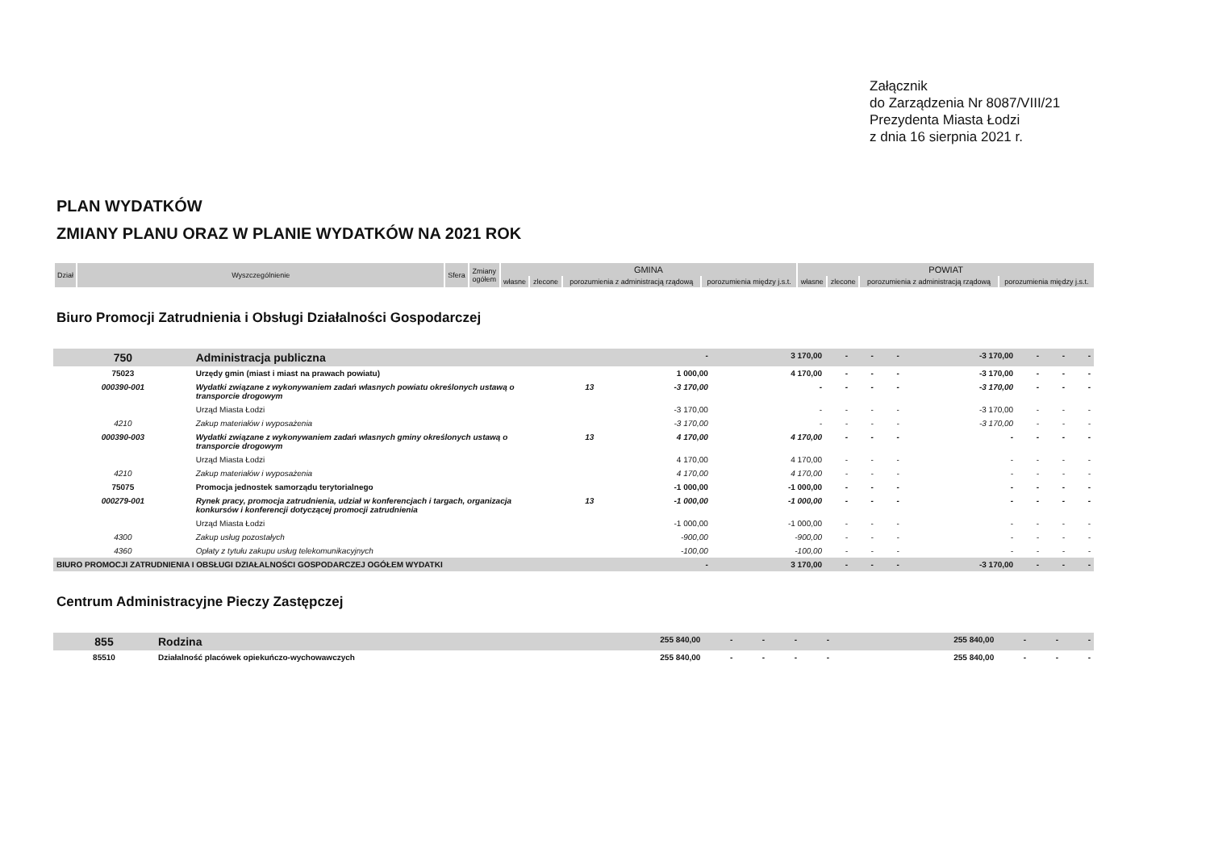Załącznik
do Zarządzenia Nr 8087/VIII/21
Prezydenta Miasta Łodzi
z dnia 16 sierpnia 2021 r.
PLAN WYDATKÓW
ZMIANY PLANU ORAZ W PLANIE WYDATKÓW NA 2021 ROK
| Dział | Wyszczególnienie | Sfera | Zmiany ogółem | GMINA | | | | POWIAT | | | |
| --- | --- | --- | --- | --- | --- | --- | --- | --- | --- | --- | --- |
| | | | | własne | zlecone | porozumienia z administracją rządową | porozumienia między j.s.t. | własne | zlecone | porozumienia z administracją rządową | porozumienia między j.s.t. |
Biuro Promocji Zatrudnienia i Obsługi Działalności Gospodarczej
| 750 | Administracja publiczna | | - | 3 170,00 | - | - | - | -3 170,00 | - | - | - |
| 75023 | Urzędy gmin (miast i miast na prawach powiatu) | | 1 000,00 | 4 170,00 | - | - | - | -3 170,00 | - | - | - |
| 000390-001 | Wydatki związane z wykonywaniem zadań własnych powiatu określonych ustawą o transporcie drogowym | 13 | -3 170,00 | - | - | - | - | -3 170,00 | - | - | - |
| | Urząd Miasta Łodzi | | -3 170,00 | - | - | - | - | -3 170,00 | - | - | - |
| 4210 | Zakup materiałów i wyposażenia | | -3 170,00 | - | - | - | - | -3 170,00 | - | - | - |
| 000390-003 | Wydatki związane z wykonywaniem zadań własnych gminy określonych ustawą o transporcie drogowym | 13 | 4 170,00 | 4 170,00 | - | - | - | - | - | - | - |
| | Urząd Miasta Łodzi | | 4 170,00 | 4 170,00 | - | - | - | - | - | - | - |
| 4210 | Zakup materiałów i wyposażenia | | 4 170,00 | 4 170,00 | - | - | - | - | - | - | - |
| 75075 | Promocja jednostek samorządu terytorialnego | | -1 000,00 | -1 000,00 | - | - | - | - | - | - | - |
| 000279-001 | Rynek pracy, promocja zatrudnienia, udział w konferencjach i targach, organizacja konkursów i konferencji dotyczącej promocji zatrudnienia | 13 | -1 000,00 | -1 000,00 | - | - | - | - | - | - | - |
| | Urząd Miasta Łodzi | | -1 000,00 | -1 000,00 | - | - | - | - | - | - | - |
| 4300 | Zakup usług pozostałych | | -900,00 | -900,00 | - | - | - | - | - | - | - |
| 4360 | Opłaty z tytułu zakupu usług telekomunikacyjnych | | -100,00 | -100,00 | - | - | - | - | - | - | - |
| BIURO PROMOCJI ZATRUDNIENIA I OBSŁUGI DZIAŁALNOŚCI GOSPODARCZEJ OGÓŁEM WYDATKI | | | - | 3 170,00 | - | - | - | -3 170,00 | - | - | - |
Centrum Administracyjne Pieczy Zastępczej
| 855 | Rodzina | | 255 840,00 | - | - | - | - | 255 840,00 | - | - | - |
| 85510 | Działalność placówek opiekuńczo-wychowawczych | | 255 840,00 | - | - | - | - | 255 840,00 | - | - | - |